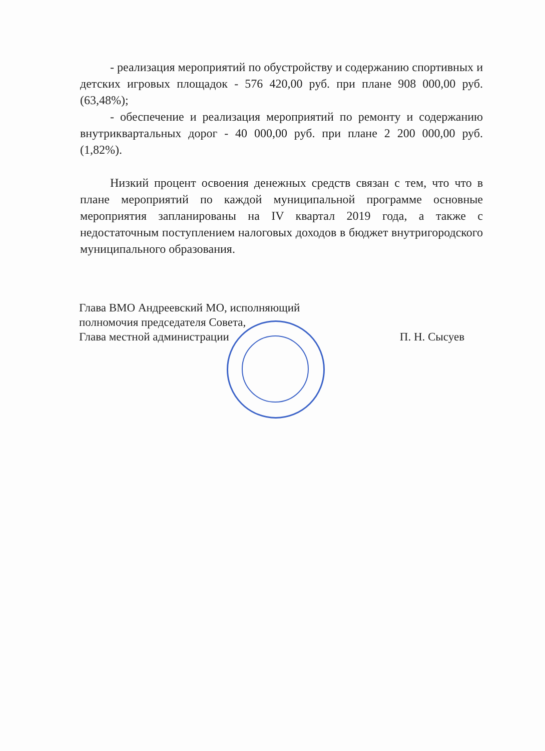- реализация мероприятий по обустройству и содержанию спортивных и детских игровых площадок - 576 420,00 руб. при плане 908 000,00 руб. (63,48%);
- обеспечение и реализация мероприятий по ремонту и содержанию внутриквартальных дорог - 40 000,00 руб. при плане 2 200 000,00 руб. (1,82%).
Низкий процент освоения денежных средств связан с тем, что что в плане мероприятий по каждой муниципальной программе основные мероприятия запланированы на IV квартал 2019 года, а также с недостаточным поступлением налоговых доходов в бюджет внутригородского муниципального образования.
Глава ВМО Андреевский МО, исполняющий
полномочия председателя Совета,
Глава местной администрации
П. Н. Сысуев